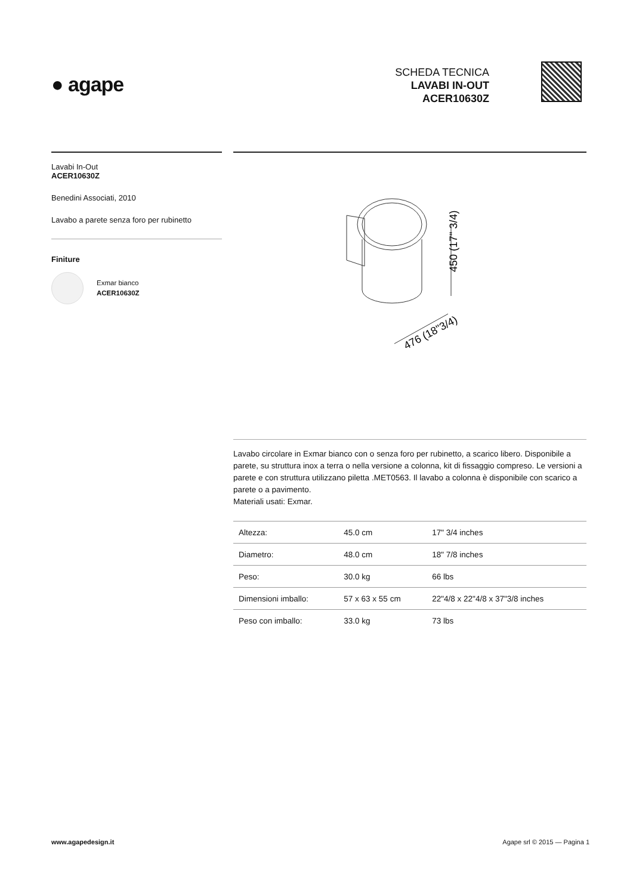● agape
SCHEDA TECNICA
LAVABI IN-OUT
ACER10630Z
Lavabi In-Out
ACER10630Z
Benedini Associati, 2010
Lavabo a parete senza foro per rubinetto
Finiture
Exmar bianco
ACER10630Z
450 (17" 3/4)
476 (18"3/4)
Lavabo circolare in Exmar bianco con o senza foro per rubinetto, a scarico libero. Disponibile a parete, su struttura inox a terra o nella versione a colonna, kit di fissaggio compreso. Le versioni a parete e con struttura utilizzano piletta .MET0563. Il lavabo a colonna è disponibile con scarico a parete o a pavimento.
Materiali usati: Exmar.
| Altezza: | 45.0 cm | 17" 3/4 inches |
| Diametro: | 48.0 cm | 18" 7/8 inches |
| Peso: | 30.0 kg | 66 lbs |
| Dimensioni imballo: | 57 x 63 x 55 cm | 22"4/8 x 22"4/8 x 37"3/8 inches |
| Peso con imballo: | 33.0 kg | 73 lbs |
www.agapedesign.it Agape srl © 2015 — Pagina 1